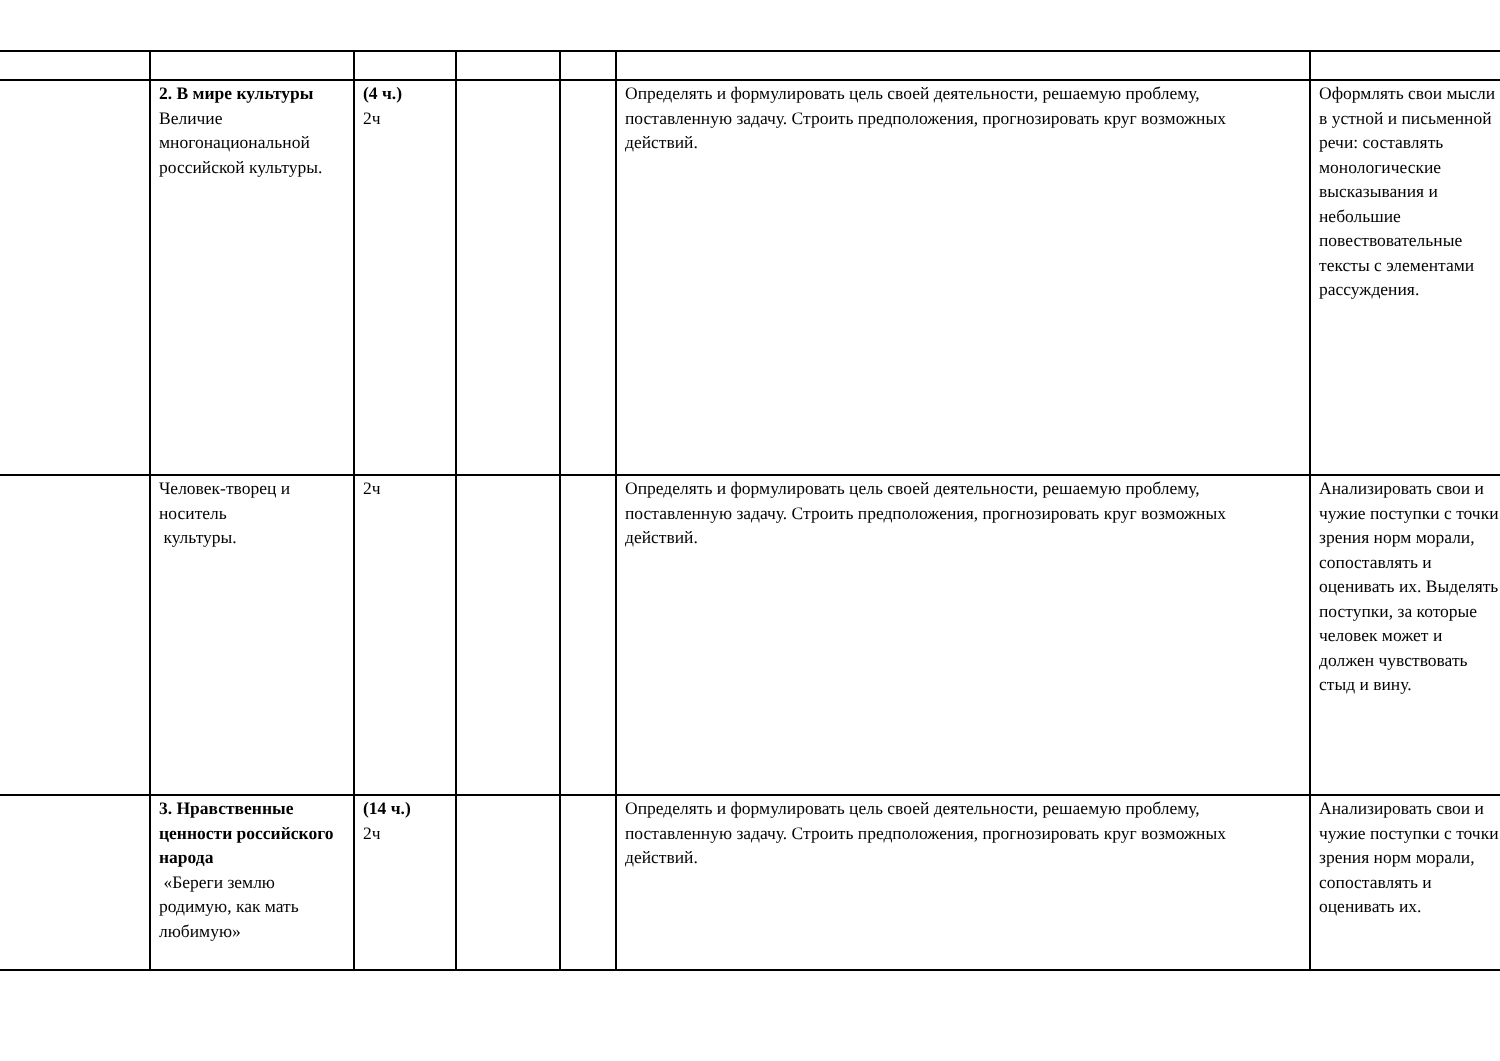| | 2. В мире культуры Величие многонациональной российской культуры. | (4 ч.) 2ч | | | Определять и формулировать цель своей деятельности, решаемую проблему, поставленную задачу. Строить предположения, прогнозировать круг возможных действий. | Оформлять свои мысли в устной и письменной речи: составлять монологические высказывания и небольшие повествовательные тексты с элементами рассуждения. |
| | Человек-творец и носитель культуры. | 2ч | | | Определять и формулировать цель своей деятельности, решаемую проблему, поставленную задачу. Строить предположения, прогнозировать круг возможных действий. | Анализировать свои и чужие поступки с точки зрения норм морали, сопоставлять и оценивать их. Выделять поступки, за которые человек может и должен чувствовать стыд и вину. |
| | 3. Нравственные ценности российского народа «Береги землю родимую, как мать любимую» | (14 ч.) 2ч | | | Определять и формулировать цель своей деятельности, решаемую проблему, поставленную задачу. Строить предположения, прогнозировать круг возможных действий. | Анализировать свои и чужие поступки с точки зрения норм морали, сопоставлять и оценивать их. |